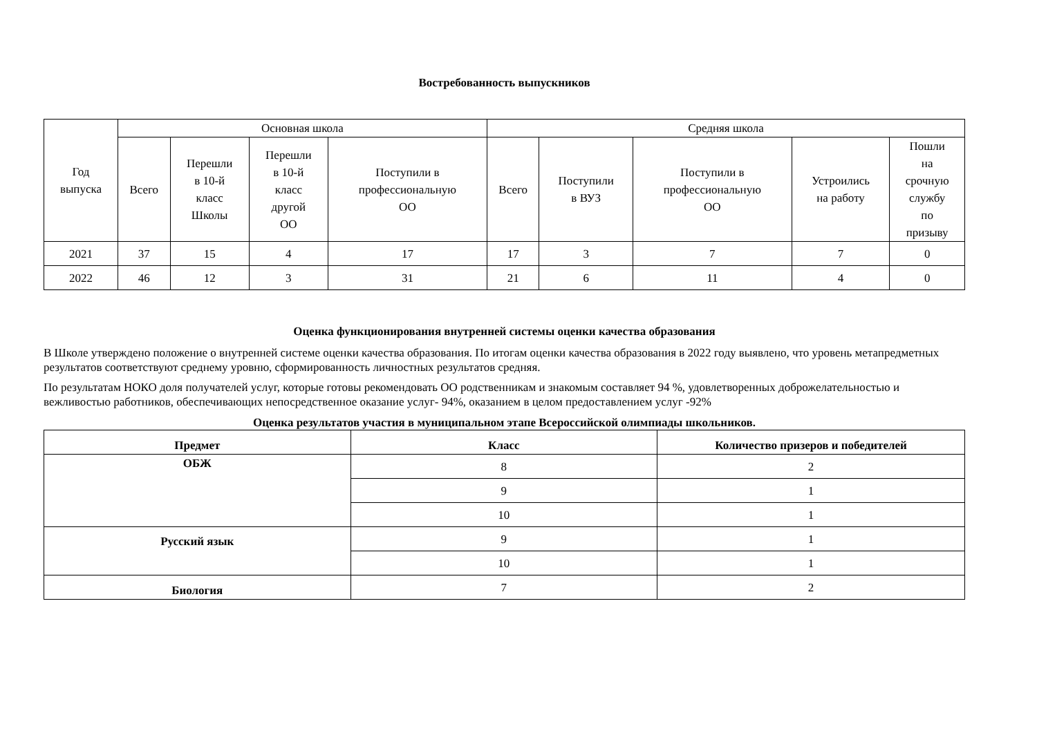Востребованность выпускников
| Год выпуска | Основная школа | | | | Средняя школа | | | | |
| --- | --- | --- | --- | --- | --- | --- | --- | --- | --- |
| | Всего | Перешли в 10-й класс Школы | Перешли в 10-й класс другой ОО | Поступили в профессиональную ОО | Всего | Поступили в ВУЗ | Поступили в профессиональную ОО | Устроились на работу | Пошли на срочную службу по призыву |
| 2021 | 37 | 15 | 4 | 17 | 17 | 3 | 7 | 7 | 0 |
| 2022 | 46 | 12 | 3 | 31 | 21 | 6 | 11 | 4 | 0 |
Оценка функционирования внутренней системы оценки качества образования
В Школе утверждено положение о внутренней системе оценки качества образования. По итогам оценки качества образования в 2022 году выявлено, что уровень метапредметных результатов соответствуют среднему уровню, сформированность личностных результатов средняя.
По результатам НОКО доля получателей услуг, которые готовы рекомендовать ОО родственникам и знакомым составляет 94 %, удовлетворенных доброжелательностью и вежливостью работников, обеспечивающих непосредственное оказание услуг- 94%, оказанием в целом предоставлением услуг -92%
Оценка результатов участия в муниципальном этапе Всероссийской олимпиады школьников.
| Предмет | Класс | Количество призеров и победителей |
| --- | --- | --- |
| ОБЖ | 8 | 2 |
| | 9 | 1 |
| | 10 | 1 |
| Русский язык | 9 | 1 |
| | 10 | 1 |
| Биология | 7 | 2 |